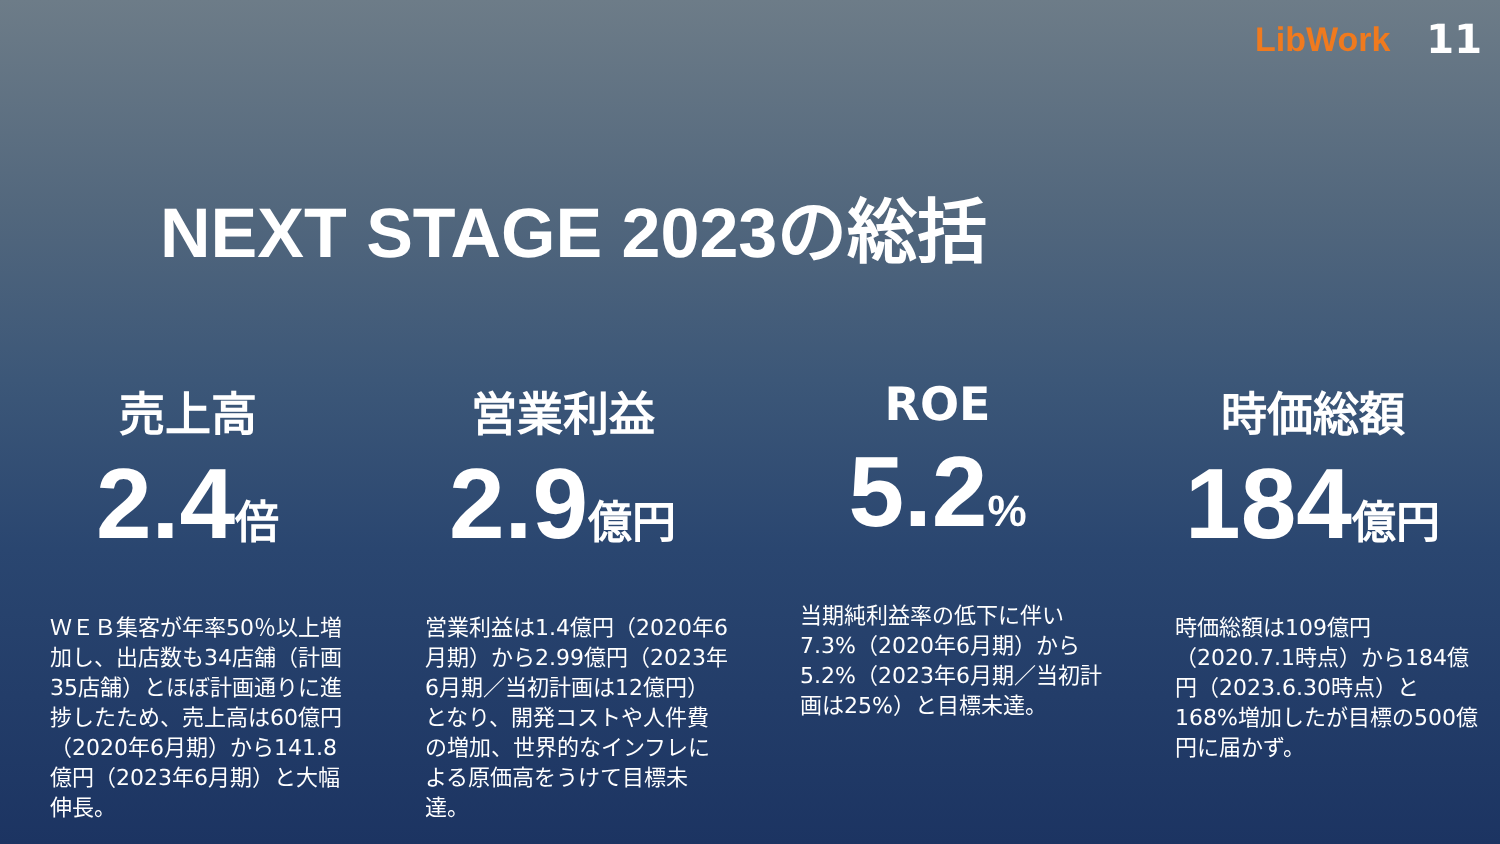LibWork
11
NEXT STAGE 2023の総括
売上高
2.4倍
ＷＥＢ集客が年率50％以上増加し、出店数も34店舗（計画35店舗）とほぼ計画通りに進捗したため、売上高は60億円（2020年6月期）から141.8億円（2023年6月期）と大幅伸長。
営業利益
2.9億円
営業利益は1.4億円（2020年6月期）から2.99億円（2023年6月期／当初計画は12億円）となり、開発コストや人件費の増加、世界的なインフレによる原価高をうけて目標未達。
ROE
5.2%
当期純利益率の低下に伴い7.3%（2020年6月期）から5.2%（2023年6月期／当初計画は25%）と目標未達。
時価総額
184億円
時価総額は109億円（2020.7.1時点）から184億円（2023.6.30時点）と168%増加したが目標の500億円に届かず。